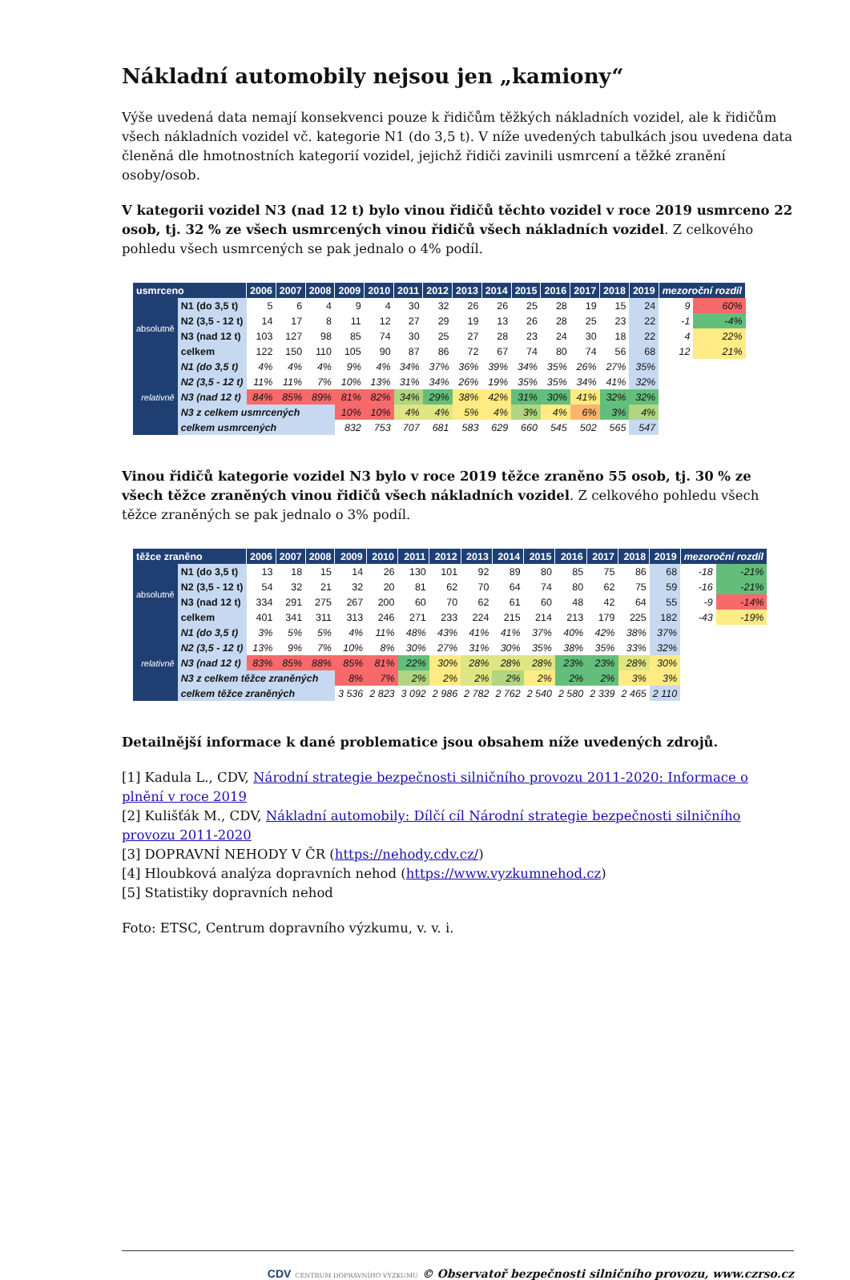Nákladní automobily nejsou jen „kamiony“
Výše uvedená data nemají konsekvenci pouze k řidičům těžkých nákladních vozidel, ale k řidičům všech nákladních vozidel vč. kategorie N1 (do 3,5 t). V níže uvedených tabulkách jsou uvedena data členěná dle hmotnostních kategorií vozidel, jejichž řidiči zavinili usmrcení a těžké zranění osoby/osob.
V kategorii vozidel N3 (nad 12 t) bylo vinou řidičů těchto vozidel v roce 2019 usmrceno 22 osob, tj. 32 % ze všech usmrcených vinou řidičů všech nákladních vozidel. Z celkového pohledu všech usmrcených se pak jednalo o 4% podíl.
| usmrceno | | 2006 | 2007 | 2008 | 2009 | 2010 | 2011 | 2012 | 2013 | 2014 | 2015 | 2016 | 2017 | 2018 | 2019 | mezoroční rozdíl | |
| --- | --- | --- | --- | --- | --- | --- | --- | --- | --- | --- | --- | --- | --- | --- | --- | --- | --- |
| absolutně | N1 (do 3,5 t) | 5 | 6 | 4 | 9 | 4 | 30 | 32 | 26 | 26 | 25 | 28 | 19 | 15 | 24 | 9 | 60% |
| | N2 (3,5 - 12 t) | 14 | 17 | 8 | 11 | 12 | 27 | 29 | 19 | 13 | 26 | 28 | 25 | 23 | 22 | -1 | -4% |
| | N3 (nad 12 t) | 103 | 127 | 98 | 85 | 74 | 30 | 25 | 27 | 28 | 23 | 24 | 30 | 18 | 22 | 4 | 22% |
| | celkem | 122 | 150 | 110 | 105 | 90 | 87 | 86 | 72 | 67 | 74 | 80 | 74 | 56 | 68 | 12 | 21% |
| relativně | N1 (do 3,5 t) | 4% | 4% | 4% | 9% | 4% | 34% | 37% | 36% | 39% | 34% | 35% | 26% | 27% | 35% | | |
| | N2 (3,5 - 12 t) | 11% | 11% | 7% | 10% | 13% | 31% | 34% | 26% | 19% | 35% | 35% | 34% | 41% | 32% | | |
| | N3 (nad 12 t) | 84% | 85% | 89% | 81% | 82% | 34% | 29% | 38% | 42% | 31% | 30% | 41% | 32% | 32% | | |
| | N3 z celkem usmrcených | | | | 10% | 10% | 4% | 4% | 5% | 4% | 3% | 4% | 6% | 3% | 4% | | |
| | celkem usmrcených | | | | 832 | 753 | 707 | 681 | 583 | 629 | 660 | 545 | 502 | 565 | 547 | | |
Vinou řidičů kategorie vozidel N3 bylo v roce 2019 těžce zraněno 55 osob, tj. 30 % ze všech těžce zraněných vinou řidičů všech nákladních vozidel. Z celkového pohledu všech těžce zraněných se pak jednalo o 3% podíl.
| těžce zraněno | | 2006 | 2007 | 2008 | 2009 | 2010 | 2011 | 2012 | 2013 | 2014 | 2015 | 2016 | 2017 | 2018 | 2019 | mezoroční rozdíl | |
| --- | --- | --- | --- | --- | --- | --- | --- | --- | --- | --- | --- | --- | --- | --- | --- | --- | --- |
| absolutně | N1 (do 3,5 t) | 13 | 18 | 15 | 14 | 26 | 130 | 101 | 92 | 89 | 80 | 85 | 75 | 86 | 68 | -18 | -21% |
| | N2 (3,5 - 12 t) | 54 | 32 | 21 | 32 | 20 | 81 | 62 | 70 | 64 | 74 | 80 | 62 | 75 | 59 | -16 | -21% |
| | N3 (nad 12 t) | 334 | 291 | 275 | 267 | 200 | 60 | 70 | 62 | 61 | 60 | 48 | 42 | 64 | 55 | -9 | -14% |
| | celkem | 401 | 341 | 311 | 313 | 246 | 271 | 233 | 224 | 215 | 214 | 213 | 179 | 225 | 182 | -43 | -19% |
| relativně | N1 (do 3,5 t) | 3% | 5% | 5% | 4% | 11% | 48% | 43% | 41% | 41% | 37% | 40% | 42% | 38% | 37% | | |
| | N2 (3,5 - 12 t) | 13% | 9% | 7% | 10% | 8% | 30% | 27% | 31% | 30% | 35% | 38% | 35% | 33% | 32% | | |
| | N3 (nad 12 t) | 83% | 85% | 88% | 85% | 81% | 22% | 30% | 28% | 28% | 28% | 23% | 23% | 28% | 30% | | |
| | N3 z celkem těžce zraněných | | | | 8% | 7% | 2% | 2% | 2% | 2% | 2% | 2% | 2% | 3% | 3% | | |
| | celkem těžce zraněných | | | | 3 536 | 2 823 | 3 092 | 2 986 | 2 782 | 2 762 | 2 540 | 2 580 | 2 339 | 2 465 | 2 110 | | |
Detailnější informace k dané problematice jsou obsahem níže uvedených zdrojů.
[1] Kadula L., CDV, Národní strategie bezpečnosti silničního provozu 2011-2020: Informace o plnění v roce 2019
[2] Kulišťák M., CDV, Nákladní automobily: Dílčí cíl Národní strategie bezpečnosti silničního provozu 2011-2020
[3] DOPRAVNÍ NEHODY V ČR (https://nehody.cdv.cz/)
[4] Hloubková analýza dopravních nehod (https://www.vyzkumnehod.cz)
[5] Statistiky dopravních nehod
Foto: ETSC, Centrum dopravního výzkumu, v. v. i.
CDV CENTRUM DOPRAVNÍHO VÝZKUMU © Observatoř bezpečnosti silničního provozu, www.czrso.cz